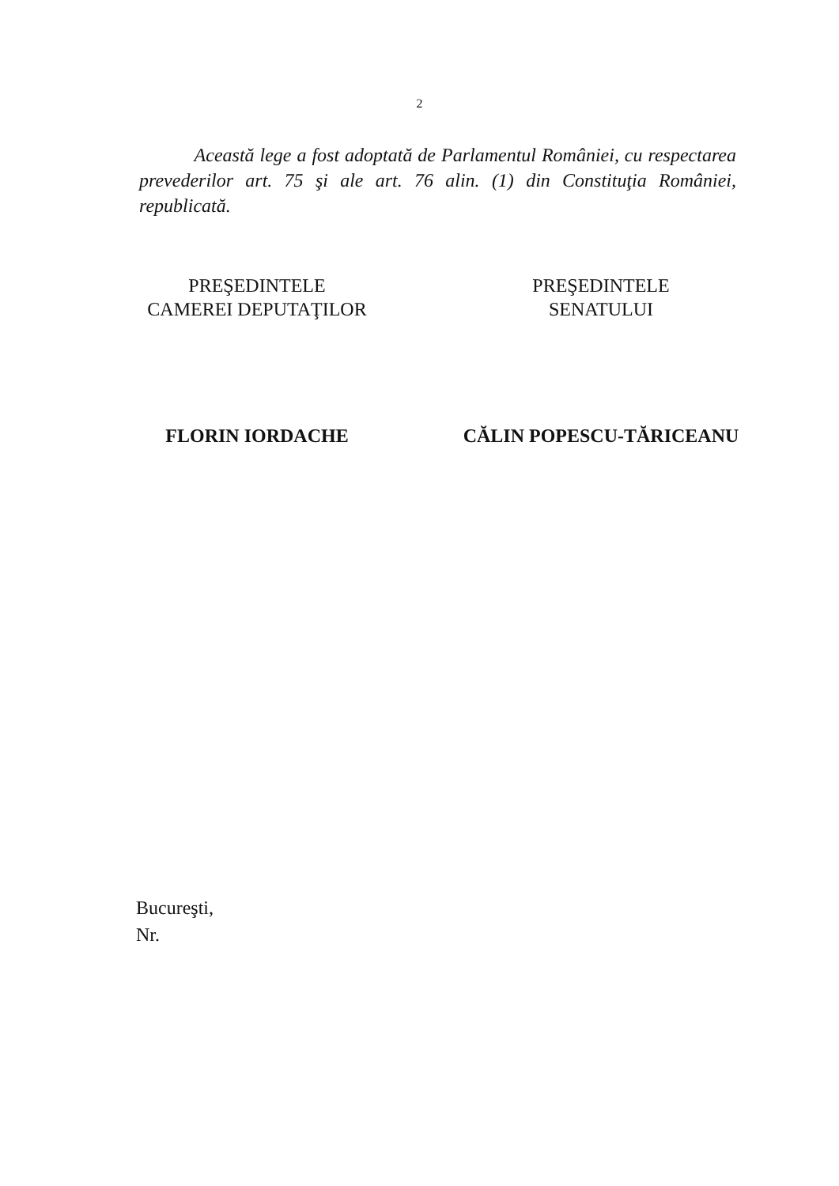2
Această lege a fost adoptată de Parlamentul României, cu respectarea prevederilor art. 75 şi ale art. 76 alin. (1) din Constituţia României, republicată.
PREŞEDINTELE
CAMEREI DEPUTAŢILOR
FLORIN IORDACHE
PREŞEDINTELE
SENATULUI
CĂLIN POPESCU-TĂRICEANU
Bucureşti,
Nr.